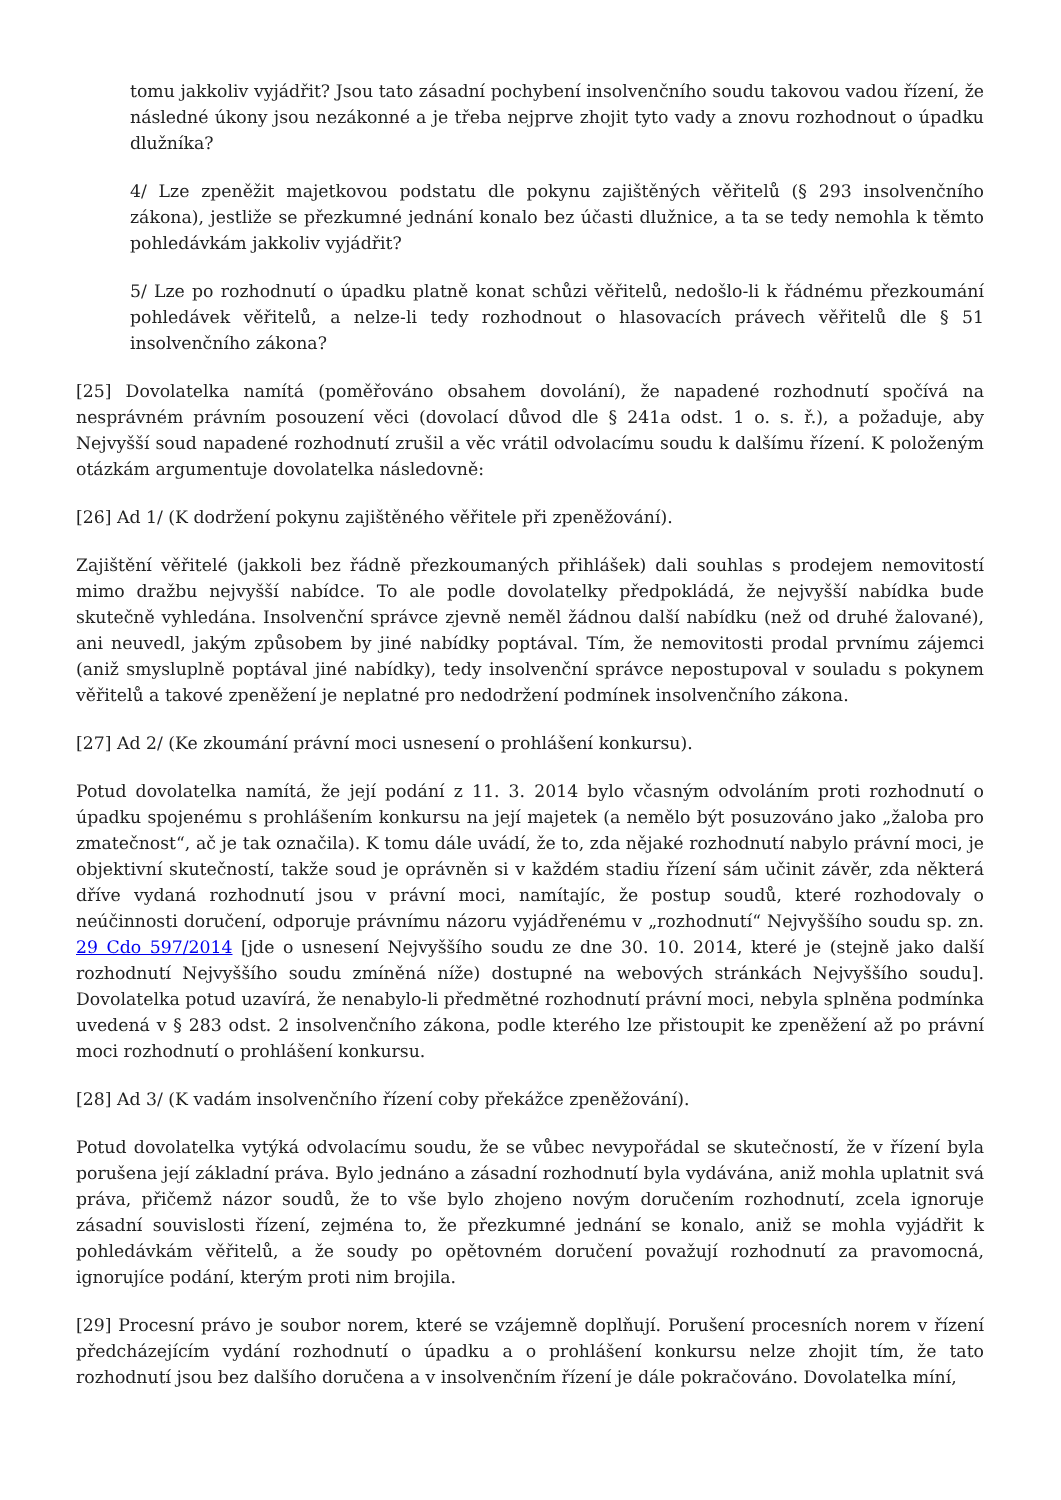tomu jakkoliv vyjádřit? Jsou tato zásadní pochybení insolvenčního soudu takovou vadou řízení, že následné úkony jsou nezákonné a je třeba nejprve zhojit tyto vady a znovu rozhodnout o úpadku dlužníka?
4/ Lze zpeněžit majetkovou podstatu dle pokynu zajištěných věřitelů (§ 293 insolvenčního zákona), jestliže se přezkumné jednání konalo bez účasti dlužnice, a ta se tedy nemohla k těmto pohledávkám jakkoliv vyjádřit?
5/ Lze po rozhodnutí o úpadku platně konat schůzi věřitelů, nedošlo-li k řádnému přezkoumání pohledávek věřitelů, a nelze-li tedy rozhodnout o hlasovacích právech věřitelů dle § 51 insolvenčního zákona?
[25] Dovolatelka namítá (poměřováno obsahem dovolání), že napadené rozhodnutí spočívá na nesprávném právním posouzení věci (dovolací důvod dle § 241a odst. 1 o. s. ř.), a požaduje, aby Nejvyšší soud napadené rozhodnutí zrušil a věc vrátil odvolacímu soudu k dalšímu řízení. K položeným otázkám argumentuje dovolatelka následovně:
[26] Ad 1/ (K dodržení pokynu zajištěného věřitele při zpeněžování).
Zajištění věřitelé (jakkoli bez řádně přezkoumaných přihlášek) dali souhlas s prodejem nemovitostí mimo dražbu nejvyšší nabídce. To ale podle dovolatelky předpokládá, že nejvyšší nabídka bude skutečně vyhledána. Insolvenční správce zjevně neměl žádnou další nabídku (než od druhé žalované), ani neuvedl, jakým způsobem by jiné nabídky poptával. Tím, že nemovitosti prodal prvnímu zájemci (aniž smysluplně poptával jiné nabídky), tedy insolvenční správce nepostupoval v souladu s pokynem věřitelů a takové zpeněžení je neplatné pro nedodržení podmínek insolvenčního zákona.
[27] Ad 2/ (Ke zkoumání právní moci usnesení o prohlášení konkursu).
Potud dovolatelka namítá, že její podání z 11. 3. 2014 bylo včasným odvoláním proti rozhodnutí o úpadku spojenému s prohlášením konkursu na její majetek (a nemělo být posuzováno jako „žaloba pro zmatečnost“, ač je tak označila). K tomu dále uvádí, že to, zda nějaké rozhodnutí nabylo právní moci, je objektivní skutečností, takže soud je oprávněn si v každém stadiu řízení sám učinit závěr, zda některá dříve vydaná rozhodnutí jsou v právní moci, namítajíc, že postup soudů, které rozhodovaly o neúčinnosti doručení, odporuje právnímu názoru vyjádřenému v „rozhodnutí“ Nejvyššího soudu sp. zn. 29 Cdo 597/2014 [jde o usnesení Nejvyššího soudu ze dne 30. 10. 2014, které je (stejně jako další rozhodnutí Nejvyššího soudu zmíněná níže) dostupné na webových stránkách Nejvyššího soudu]. Dovolatelka potud uzavírá, že nenabylo-li předmětné rozhodnutí právní moci, nebyla splněna podmínka uvedená v § 283 odst. 2 insolvenčního zákona, podle kterého lze přistoupit ke zpeněžení až po právní moci rozhodnutí o prohlášení konkursu.
[28] Ad 3/ (K vadám insolvenčního řízení coby překážce zpeněžování).
Potud dovolatelka vytýká odvolacímu soudu, že se vůbec nevypořádal se skutečností, že v řízení byla porušena její základní práva. Bylo jednáno a zásadní rozhodnutí byla vydávána, aniž mohla uplatnit svá práva, přičemž názor soudů, že to vše bylo zhojeno novým doručením rozhodnutí, zcela ignoruje zásadní souvislosti řízení, zejména to, že přezkumné jednání se konalo, aniž se mohla vyjádřit k pohledávkám věřitelů, a že soudy po opětovném doručení považují rozhodnutí za pravomocná, ignorujíce podání, kterým proti nim brojila.
[29] Procesní právo je soubor norem, které se vzájemně doplňují. Porušení procesních norem v řízení předcházejícím vydání rozhodnutí o úpadku a o prohlášení konkursu nelze zhojit tím, že tato rozhodnutí jsou bez dalšího doručena a v insolvenčním řízení je dále pokračováno. Dovolatelka míní,